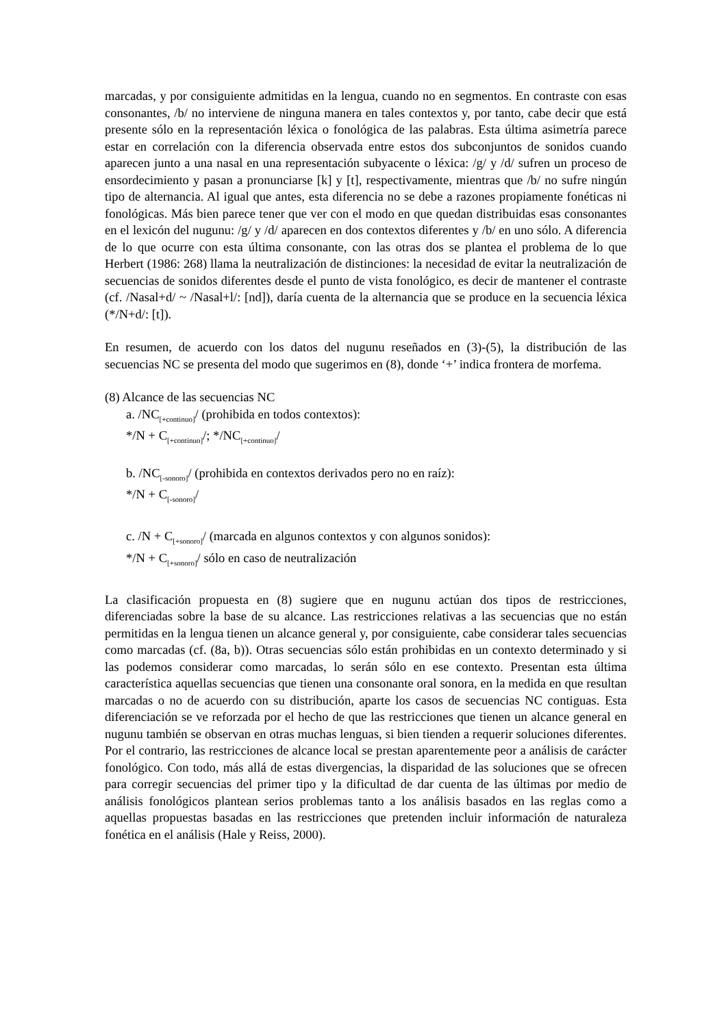marcadas, y por consiguiente admitidas en la lengua, cuando no en segmentos. En contraste con esas consonantes, /b/ no interviene de ninguna manera en tales contextos y, por tanto, cabe decir que está presente sólo en la representación léxica o fonológica de las palabras. Esta última asimetría parece estar en correlación con la diferencia observada entre estos dos subconjuntos de sonidos cuando aparecen junto a una nasal en una representación subyacente o léxica: /g/ y /d/ sufren un proceso de ensordecimiento y pasan a pronunciarse [k] y [t], respectivamente, mientras que /b/ no sufre ningún tipo de alternancia. Al igual que antes, esta diferencia no se debe a razones propiamente fonéticas ni fonológicas. Más bien parece tener que ver con el modo en que quedan distribuidas esas consonantes en el lexicón del nugunu: /g/ y /d/ aparecen en dos contextos diferentes y /b/ en uno sólo. A diferencia de lo que ocurre con esta última consonante, con las otras dos se plantea el problema de lo que Herbert (1986: 268) llama la neutralización de distinciones: la necesidad de evitar la neutralización de secuencias de sonidos diferentes desde el punto de vista fonológico, es decir de mantener el contraste (cf. /Nasal+d/ ~ /Nasal+l/: [nd]), daría cuenta de la alternancia que se produce en la secuencia léxica (*/N+d/: [t]).
En resumen, de acuerdo con los datos del nugunu reseñados en (3)-(5), la distribución de las secuencias NC se presenta del modo que sugerimos en (8), donde ‘+’ indica frontera de morfema.
(8) Alcance de las secuencias NC
a. /NC<sub>[+continuo]</sub>/ (prohibida en todos contextos):
*/N + C<sub>[+continuo]</sub>/; */NC<sub>[+continuo]</sub>/
b. /NC<sub>[-sonoro]</sub>/ (prohibida en contextos derivados pero no en raíz):
*/N + C<sub>[-sonoro]</sub>/
c. /N + C<sub>[+sonoro]</sub>/ (marcada en algunos contextos y con algunos sonidos):
*/N + C<sub>[+sonoro]</sub>/ sólo en caso de neutralización
La clasificación propuesta en (8) sugiere que en nugunu actúan dos tipos de restricciones, diferenciadas sobre la base de su alcance. Las restricciones relativas a las secuencias que no están permitidas en la lengua tienen un alcance general y, por consiguiente, cabe considerar tales secuencias como marcadas (cf. (8a, b)). Otras secuencias sólo están prohibidas en un contexto determinado y si las podemos considerar como marcadas, lo serán sólo en ese contexto. Presentan esta última característica aquellas secuencias que tienen una consonante oral sonora, en la medida en que resultan marcadas o no de acuerdo con su distribución, aparte los casos de secuencias NC contiguas. Esta diferenciación se ve reforzada por el hecho de que las restricciones que tienen un alcance general en nugunu también se observan en otras muchas lenguas, si bien tienden a requerir soluciones diferentes. Por el contrario, las restricciones de alcance local se prestan aparentemente peor a análisis de carácter fonológico. Con todo, más allá de estas divergencias, la disparidad de las soluciones que se ofrecen para corregir secuencias del primer tipo y la dificultad de dar cuenta de las últimas por medio de análisis fonológicos plantean serios problemas tanto a los análisis basados en las reglas como a aquellas propuestas basadas en las restricciones que pretenden incluir información de naturaleza fonética en el análisis (Hale y Reiss, 2000).